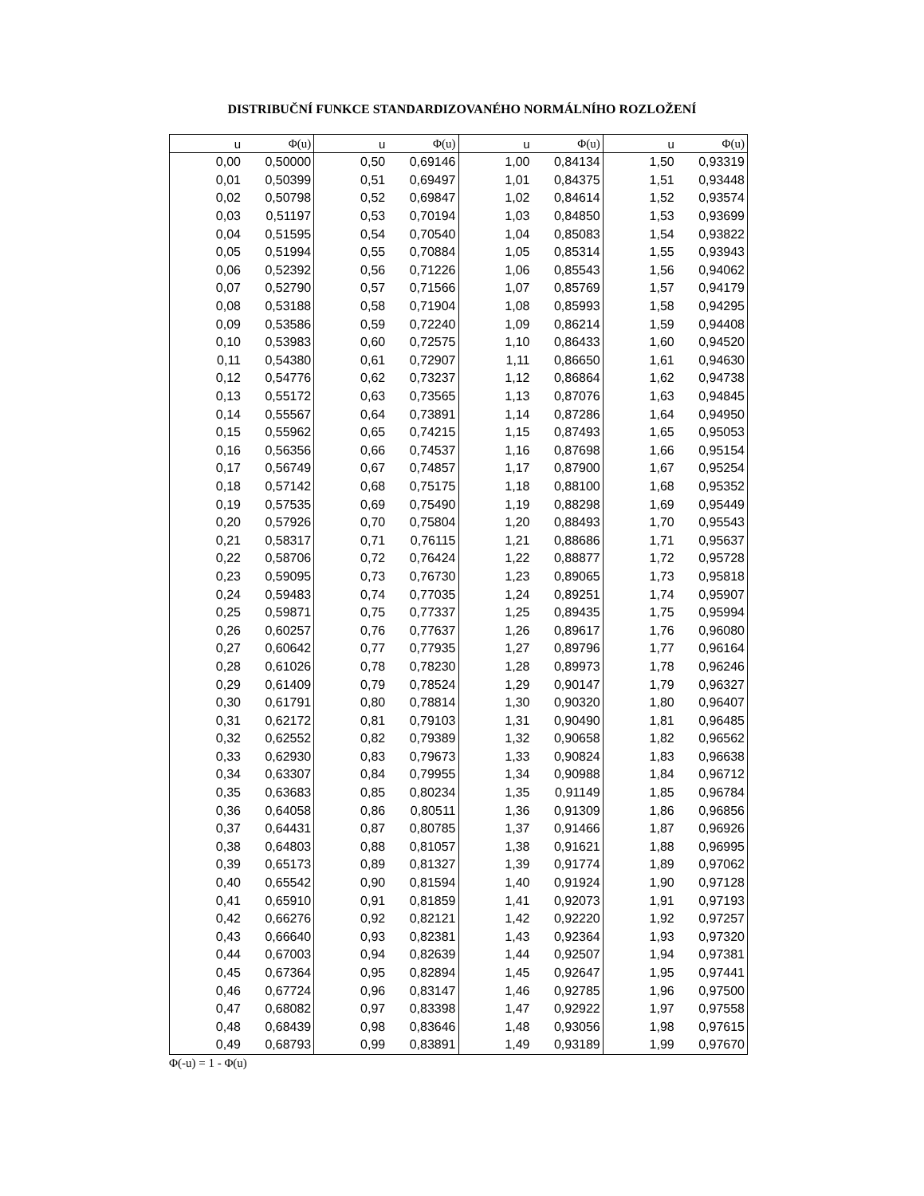DISTRIBUČNÍ FUNKCE STANDARDIZOVANÉHO NORMÁLNÍHO ROZLOŽENÍ
| u | Φ(u) | u | Φ(u) | u | Φ(u) | u | Φ(u) |
| --- | --- | --- | --- | --- | --- | --- | --- |
| 0,00 | 0,50000 | 0,50 | 0,69146 | 1,00 | 0,84134 | 1,50 | 0,93319 |
| 0,01 | 0,50399 | 0,51 | 0,69497 | 1,01 | 0,84375 | 1,51 | 0,93448 |
| 0,02 | 0,50798 | 0,52 | 0,69847 | 1,02 | 0,84614 | 1,52 | 0,93574 |
| 0,03 | 0,51197 | 0,53 | 0,70194 | 1,03 | 0,84850 | 1,53 | 0,93699 |
| 0,04 | 0,51595 | 0,54 | 0,70540 | 1,04 | 0,85083 | 1,54 | 0,93822 |
| 0,05 | 0,51994 | 0,55 | 0,70884 | 1,05 | 0,85314 | 1,55 | 0,93943 |
| 0,06 | 0,52392 | 0,56 | 0,71226 | 1,06 | 0,85543 | 1,56 | 0,94062 |
| 0,07 | 0,52790 | 0,57 | 0,71566 | 1,07 | 0,85769 | 1,57 | 0,94179 |
| 0,08 | 0,53188 | 0,58 | 0,71904 | 1,08 | 0,85993 | 1,58 | 0,94295 |
| 0,09 | 0,53586 | 0,59 | 0,72240 | 1,09 | 0,86214 | 1,59 | 0,94408 |
| 0,10 | 0,53983 | 0,60 | 0,72575 | 1,10 | 0,86433 | 1,60 | 0,94520 |
| 0,11 | 0,54380 | 0,61 | 0,72907 | 1,11 | 0,86650 | 1,61 | 0,94630 |
| 0,12 | 0,54776 | 0,62 | 0,73237 | 1,12 | 0,86864 | 1,62 | 0,94738 |
| 0,13 | 0,55172 | 0,63 | 0,73565 | 1,13 | 0,87076 | 1,63 | 0,94845 |
| 0,14 | 0,55567 | 0,64 | 0,73891 | 1,14 | 0,87286 | 1,64 | 0,94950 |
| 0,15 | 0,55962 | 0,65 | 0,74215 | 1,15 | 0,87493 | 1,65 | 0,95053 |
| 0,16 | 0,56356 | 0,66 | 0,74537 | 1,16 | 0,87698 | 1,66 | 0,95154 |
| 0,17 | 0,56749 | 0,67 | 0,74857 | 1,17 | 0,87900 | 1,67 | 0,95254 |
| 0,18 | 0,57142 | 0,68 | 0,75175 | 1,18 | 0,88100 | 1,68 | 0,95352 |
| 0,19 | 0,57535 | 0,69 | 0,75490 | 1,19 | 0,88298 | 1,69 | 0,95449 |
| 0,20 | 0,57926 | 0,70 | 0,75804 | 1,20 | 0,88493 | 1,70 | 0,95543 |
| 0,21 | 0,58317 | 0,71 | 0,76115 | 1,21 | 0,88686 | 1,71 | 0,95637 |
| 0,22 | 0,58706 | 0,72 | 0,76424 | 1,22 | 0,88877 | 1,72 | 0,95728 |
| 0,23 | 0,59095 | 0,73 | 0,76730 | 1,23 | 0,89065 | 1,73 | 0,95818 |
| 0,24 | 0,59483 | 0,74 | 0,77035 | 1,24 | 0,89251 | 1,74 | 0,95907 |
| 0,25 | 0,59871 | 0,75 | 0,77337 | 1,25 | 0,89435 | 1,75 | 0,95994 |
| 0,26 | 0,60257 | 0,76 | 0,77637 | 1,26 | 0,89617 | 1,76 | 0,96080 |
| 0,27 | 0,60642 | 0,77 | 0,77935 | 1,27 | 0,89796 | 1,77 | 0,96164 |
| 0,28 | 0,61026 | 0,78 | 0,78230 | 1,28 | 0,89973 | 1,78 | 0,96246 |
| 0,29 | 0,61409 | 0,79 | 0,78524 | 1,29 | 0,90147 | 1,79 | 0,96327 |
| 0,30 | 0,61791 | 0,80 | 0,78814 | 1,30 | 0,90320 | 1,80 | 0,96407 |
| 0,31 | 0,62172 | 0,81 | 0,79103 | 1,31 | 0,90490 | 1,81 | 0,96485 |
| 0,32 | 0,62552 | 0,82 | 0,79389 | 1,32 | 0,90658 | 1,82 | 0,96562 |
| 0,33 | 0,62930 | 0,83 | 0,79673 | 1,33 | 0,90824 | 1,83 | 0,96638 |
| 0,34 | 0,63307 | 0,84 | 0,79955 | 1,34 | 0,90988 | 1,84 | 0,96712 |
| 0,35 | 0,63683 | 0,85 | 0,80234 | 1,35 | 0,91149 | 1,85 | 0,96784 |
| 0,36 | 0,64058 | 0,86 | 0,80511 | 1,36 | 0,91309 | 1,86 | 0,96856 |
| 0,37 | 0,64431 | 0,87 | 0,80785 | 1,37 | 0,91466 | 1,87 | 0,96926 |
| 0,38 | 0,64803 | 0,88 | 0,81057 | 1,38 | 0,91621 | 1,88 | 0,96995 |
| 0,39 | 0,65173 | 0,89 | 0,81327 | 1,39 | 0,91774 | 1,89 | 0,97062 |
| 0,40 | 0,65542 | 0,90 | 0,81594 | 1,40 | 0,91924 | 1,90 | 0,97128 |
| 0,41 | 0,65910 | 0,91 | 0,81859 | 1,41 | 0,92073 | 1,91 | 0,97193 |
| 0,42 | 0,66276 | 0,92 | 0,82121 | 1,42 | 0,92220 | 1,92 | 0,97257 |
| 0,43 | 0,66640 | 0,93 | 0,82381 | 1,43 | 0,92364 | 1,93 | 0,97320 |
| 0,44 | 0,67003 | 0,94 | 0,82639 | 1,44 | 0,92507 | 1,94 | 0,97381 |
| 0,45 | 0,67364 | 0,95 | 0,82894 | 1,45 | 0,92647 | 1,95 | 0,97441 |
| 0,46 | 0,67724 | 0,96 | 0,83147 | 1,46 | 0,92785 | 1,96 | 0,97500 |
| 0,47 | 0,68082 | 0,97 | 0,83398 | 1,47 | 0,92922 | 1,97 | 0,97558 |
| 0,48 | 0,68439 | 0,98 | 0,83646 | 1,48 | 0,93056 | 1,98 | 0,97615 |
| 0,49 | 0,68793 | 0,99 | 0,83891 | 1,49 | 0,93189 | 1,99 | 0,97670 |
Φ(-u) = 1 - Φ(u)